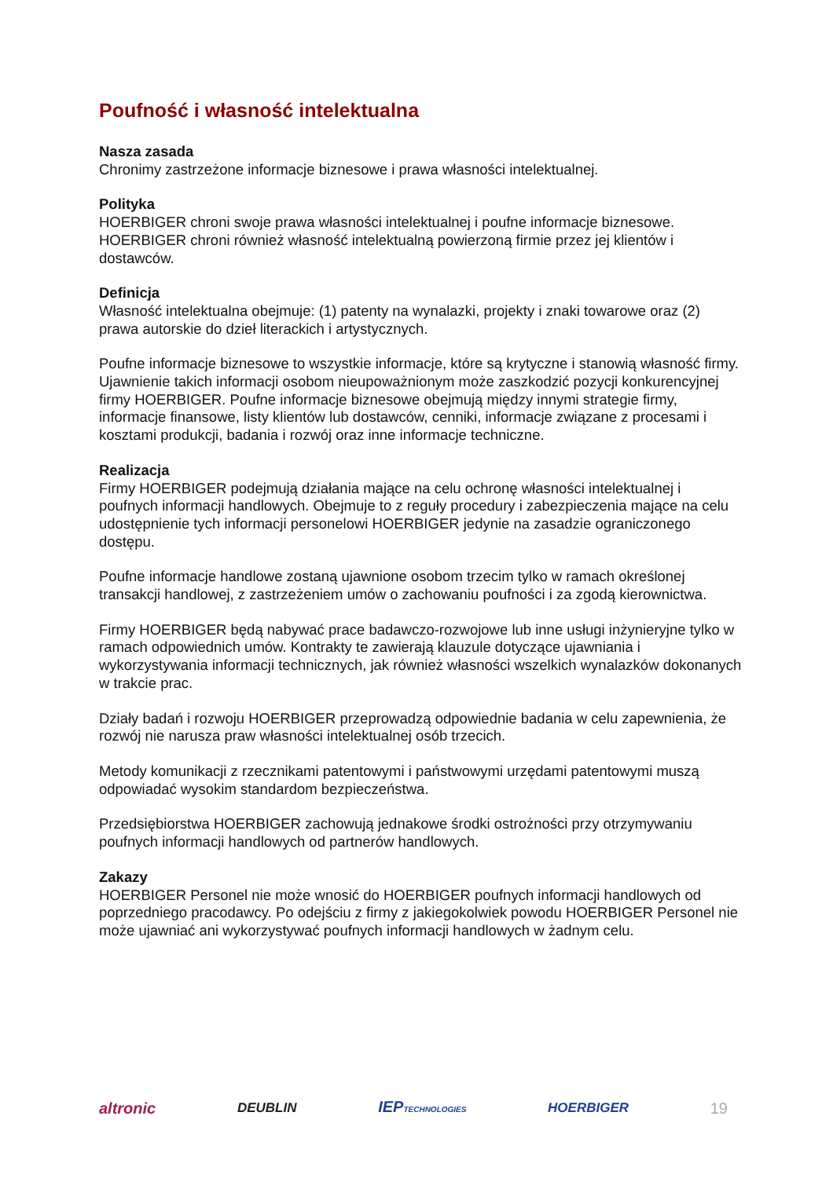Poufność i własność intelektualna
Nasza zasada
Chronimy zastrzeżone informacje biznesowe i prawa własności intelektualnej.
Polityka
HOERBIGER chroni swoje prawa własności intelektualnej i poufne informacje biznesowe. HOERBIGER chroni również własność intelektualną powierzoną firmie przez jej klientów i dostawców.
Definicja
Własność intelektualna obejmuje: (1) patenty na wynalazki, projekty i znaki towarowe oraz (2) prawa autorskie do dzieł literackich i artystycznych.
Poufne informacje biznesowe to wszystkie informacje, które są krytyczne i stanowią własność firmy. Ujawnienie takich informacji osobom nieupoważnionym może zaszkodzić pozycji konkurencyjnej firmy HOERBIGER. Poufne informacje biznesowe obejmują między innymi strategie firmy, informacje finansowe, listy klientów lub dostawców, cenniki, informacje związane z procesami i kosztami produkcji, badania i rozwój oraz inne informacje techniczne.
Realizacja
Firmy HOERBIGER podejmują działania mające na celu ochronę własności intelektualnej i poufnych informacji handlowych. Obejmuje to z reguły procedury i zabezpieczenia mające na celu udostępnienie tych informacji personelowi HOERBIGER jedynie na zasadzie ograniczonego dostępu.
Poufne informacje handlowe zostaną ujawnione osobom trzecim tylko w ramach określonej transakcji handlowej, z zastrzeżeniem umów o zachowaniu poufności i za zgodą kierownictwa.
Firmy HOERBIGER będą nabywać prace badawczo-rozwojowe lub inne usługi inżynieryjne tylko w ramach odpowiednich umów. Kontrakty te zawierają klauzule dotyczące ujawniania i wykorzystywania informacji technicznych, jak również własności wszelkich wynalazków dokonanych w trakcie prac.
Działy badań i rozwoju HOERBIGER przeprowadzą odpowiednie badania w celu zapewnienia, że rozwój nie narusza praw własności intelektualnej osób trzecich.
Metody komunikacji z rzecznikami patentowymi i państwowymi urzędami patentowymi muszą odpowiadać wysokim standardom bezpieczeństwa.
Przedsiębiorstwa HOERBIGER zachowują jednakowe środki ostrożności przy otrzymywaniu poufnych informacji handlowych od partnerów handlowych.
Zakazy
HOERBIGER Personel nie może wnosić do HOERBIGER poufnych informacji handlowych od poprzedniego pracodawcy. Po odejściu z firmy z jakiegokolwiek powodu HOERBIGER Personel nie może ujawniać ani wykorzystywać poufnych informacji handlowych w żadnym celu.
altronic DEUBLIN IEPTECHNOLOGIES HOERBIGER 19